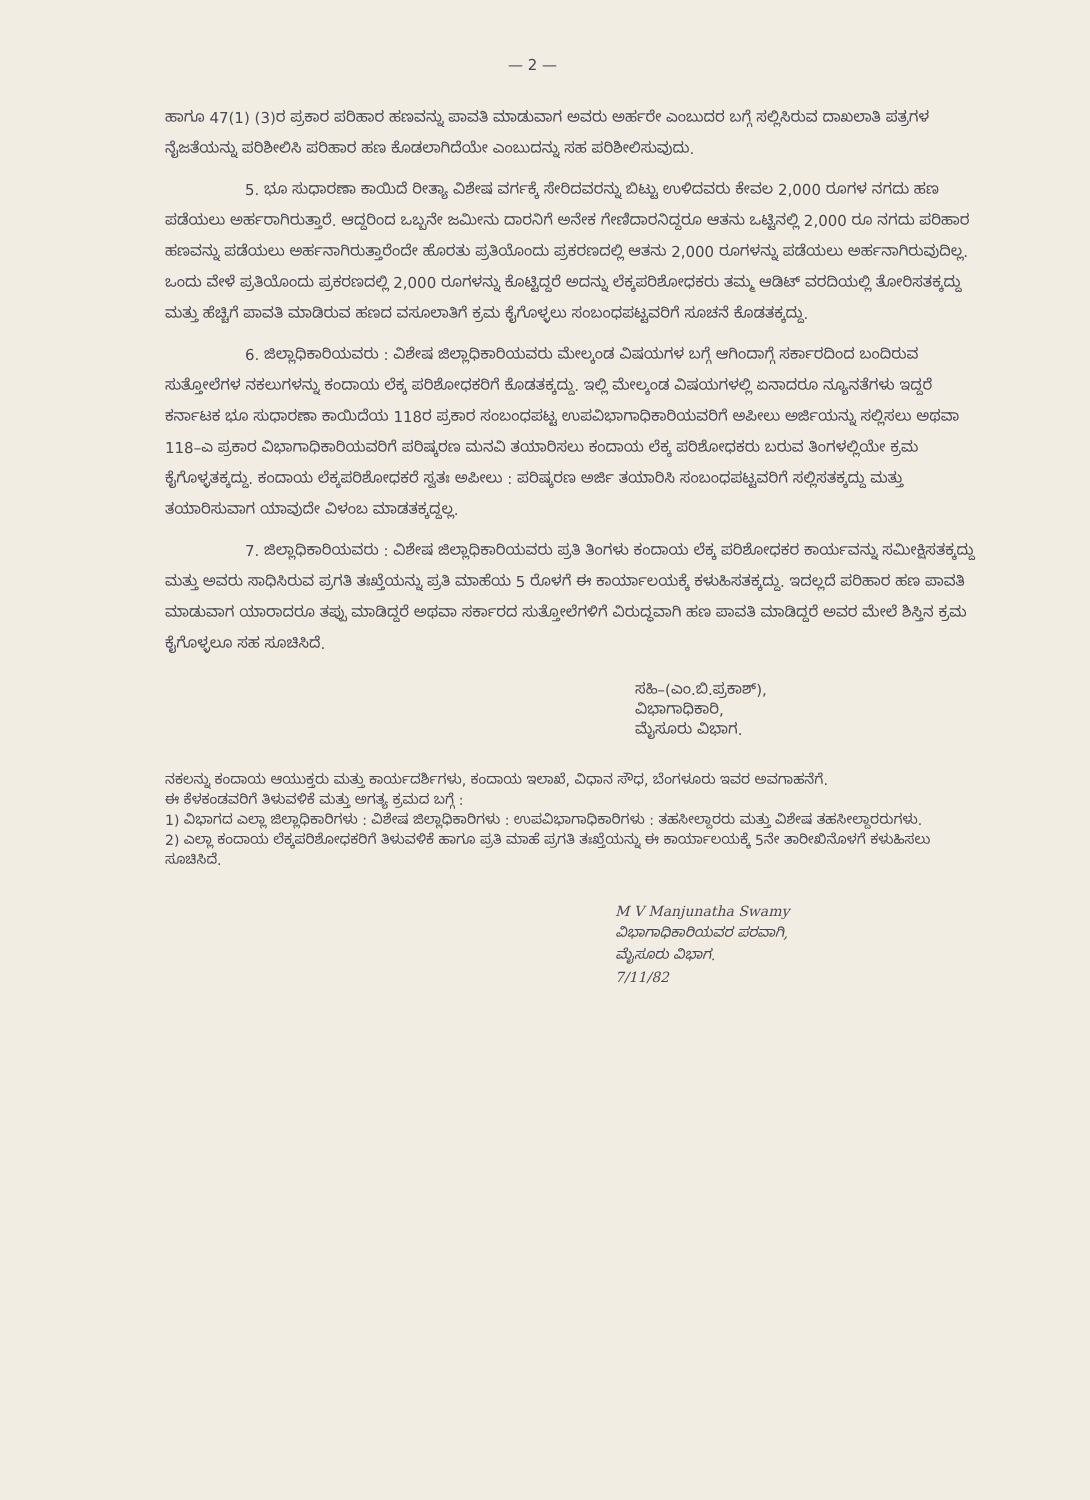— 2 —
ಹಾಗೂ 47(1) (3)ರ ಪ್ರಕಾರ ಪರಿಹಾರ ಹಣವನ್ನು ಪಾವತಿ ಮಾಡುವಾಗ ಅವರು ಅರ್ಹರೇ ಎಂಬುದರ ಬಗ್ಗೆ ಸಲ್ಲಿಸಿರುವ ದಾಖಲಾತಿ ಪತ್ರಗಳ ನೈಜತೆಯನ್ನು ಪರಿಶೀಲಿಸಿ ಪರಿಹಾರ ಹಣ ಕೊಡಲಾಗಿದೆಯೇ ಎಂಬುದನ್ನು ಸಹ ಪರಿಶೀಲಿಸುವುದು.
5. ಭೂ ಸುಧಾರಣಾ ಕಾಯಿದೆ ರೀತ್ಯಾ ವಿಶೇಷ ವರ್ಗಕ್ಕೆ ಸೇರಿದವರನ್ನು ಬಿಟ್ಟು ಉಳಿದವರು ಕೇವಲ 2,000 ರೂಗಳ ನಗದು ಹಣ ಪಡೆಯಲು ಅರ್ಹರಾಗಿರುತ್ತಾರೆ. ಆದ್ದರಿಂದ ಒಬ್ಬನೇ ಜಮೀನು ದಾರನಿಗೆ ಅನೇಕ ಗೇಣಿದಾರನಿದ್ದರೂ ಆತನು ಒಟ್ಟಿನಲ್ಲಿ 2,000 ರೂ ನಗದು ಪರಿಹಾರ ಹಣವನ್ನು ಪಡೆಯಲು ಅರ್ಹನಾಗಿರುತ್ತಾರೆಂದೇ ಹೊರತು ಪ್ರತಿಯೊಂದು ಪ್ರಕರಣದಲ್ಲಿ ಆತನು 2,000 ರೂಗಳನ್ನು ಪಡೆಯಲು ಅರ್ಹನಾಗಿರುವುದಿಲ್ಲ. ಒಂದು ವೇಳೆ ಪ್ರತಿಯೊಂದು ಪ್ರಕರಣದಲ್ಲಿ 2,000 ರೂಗಳನ್ನು ಕೊಟ್ಟಿದ್ದರೆ ಅದನ್ನು ಲೆಕ್ಕಪರಿಶೋಧಕರು ತಮ್ಮ ಆಡಿಟ್ ವರದಿಯಲ್ಲಿ ತೋರಿಸತಕ್ಕದ್ದು ಮತ್ತು ಹೆಚ್ಚಿಗೆ ಪಾವತಿ ಮಾಡಿರುವ ಹಣದ ವಸೂಲಾತಿಗೆ ಕ್ರಮ ಕೈಗೊಳ್ಳಲು ಸಂಬಂಧಪಟ್ಟವರಿಗೆ ಸೂಚನೆ ಕೊಡತಕ್ಕದ್ದು.
6. ಜಿಲ್ಲಾಧಿಕಾರಿಯವರು : ವಿಶೇಷ ಜಿಲ್ಲಾಧಿಕಾರಿಯವರು ಮೇಲ್ಕಂಡ ವಿಷಯಗಳ ಬಗ್ಗೆ ಆಗಿಂದಾಗ್ಗೆ ಸರ್ಕಾರದಿಂದ ಬಂದಿರುವ ಸುತ್ತೋಲೆಗಳ ನಕಲುಗಳನ್ನು ಕಂದಾಯ ಲೆಕ್ಕ ಪರಿಶೋಧಕರಿಗೆ ಕೊಡತಕ್ಕದ್ದು. ಇಲ್ಲಿ ಮೇಲ್ಕಂಡ ವಿಷಯಗಳಲ್ಲಿ ಏನಾದರೂ ನ್ಯೂನತೆಗಳು ಇದ್ದರೆ ಕರ್ನಾಟಕ ಭೂ ಸುಧಾರಣಾ ಕಾಯಿದೆಯ 118ರ ಪ್ರಕಾರ ಸಂಬಂಧಪಟ್ಟ ಉಪವಿಭಾಗಾಧಿಕಾರಿಯವರಿಗೆ ಅಪೀಲು ಅರ್ಜಿಯನ್ನು ಸಲ್ಲಿಸಲು ಅಥವಾ 118–ಎ ಪ್ರಕಾರ ವಿಭಾಗಾಧಿಕಾರಿಯವರಿಗೆ ಪರಿಷ್ಕರಣ ಮನವಿ ತಯಾರಿಸಲು ಕಂದಾಯ ಲೆಕ್ಕ ಪರಿಶೋಧಕರು ಬರುವ ತಿಂಗಳಲ್ಲಿಯೇ ಕ್ರಮ ಕೈಗೊಳ್ಳತಕ್ಕದ್ದು. ಕಂದಾಯ ಲೆಕ್ಕಪರಿಶೋಧಕರೆ ಸ್ವತಃ ಅಪೀಲು : ಪರಿಷ್ಕರಣ ಅರ್ಜಿ ತಯಾರಿಸಿ ಸಂಬಂಧಪಟ್ಟವರಿಗೆ ಸಲ್ಲಿಸತಕ್ಕದ್ದು ಮತ್ತು ತಯಾರಿಸುವಾಗ ಯಾವುದೇ ವಿಳಂಬ ಮಾಡತಕ್ಕದ್ದಲ್ಲ.
7. ಜಿಲ್ಲಾಧಿಕಾರಿಯವರು : ವಿಶೇಷ ಜಿಲ್ಲಾಧಿಕಾರಿಯವರು ಪ್ರತಿ ತಿಂಗಳು ಕಂದಾಯ ಲೆಕ್ಕ ಪರಿಶೋಧಕರ ಕಾರ್ಯವನ್ನು ಸಮೀಕ್ಷಿಸತಕ್ಕದ್ದು ಮತ್ತು ಅವರು ಸಾಧಿಸಿರುವ ಪ್ರಗತಿ ತಃಖ್ತೆಯನ್ನು ಪ್ರತಿ ಮಾಹೆಯ 5 ರೊಳಗೆ ಈ ಕಾರ್ಯಾಲಯಕ್ಕೆ ಕಳುಹಿಸತಕ್ಕದ್ದು. ಇದಲ್ಲದೆ ಪರಿಹಾರ ಹಣ ಪಾವತಿ ಮಾಡುವಾಗ ಯಾರಾದರೂ ತಪ್ಪು ಮಾಡಿದ್ದರೆ ಅಥವಾ ಸರ್ಕಾರದ ಸುತ್ತೋಲೆಗಳಿಗೆ ವಿರುದ್ಧವಾಗಿ ಹಣ ಪಾವತಿ ಮಾಡಿದ್ದರೆ ಅವರ ಮೇಲೆ ಶಿಸ್ತಿನ ಕ್ರಮ ಕೈಗೊಳ್ಳಲೂ ಸಹ ಸೂಚಿಸಿದೆ.
ಸಹಿ–(ಎಂ.ಬಿ.ಪ್ರಕಾಶ್),
ವಿಭಾಗಾಧಿಕಾರಿ,
ಮೈಸೂರು ವಿಭಾಗ.
ನಕಲನ್ನು ಕಂದಾಯ ಆಯುಕ್ತರು ಮತ್ತು ಕಾರ್ಯದರ್ಶಿಗಳು, ಕಂದಾಯ ಇಲಾಖೆ, ವಿಧಾನ ಸೌಧ, ಬೆಂಗಳೂರು ಇವರ ಅವಗಾಹನೆಗೆ.
ಈ ಕೆಳಕಂಡವರಿಗೆ ತಿಳುವಳಿಕೆ ಮತ್ತು ಅಗತ್ಯ ಕ್ರಮದ ಬಗ್ಗೆ :
1) ವಿಭಾಗದ ಎಲ್ಲಾ ಜಿಲ್ಲಾಧಿಕಾರಿಗಳು : ವಿಶೇಷ ಜಿಲ್ಲಾಧಿಕಾರಿಗಳು : ಉಪವಿಭಾಗಾಧಿಕಾರಿಗಳು : ತಹಸೀಲ್ದಾರರು ಮತ್ತು ವಿಶೇಷ ತಹಸೀಲ್ದಾರರುಗಳು.
2) ಎಲ್ಲಾ ಕಂದಾಯ ಲೆಕ್ಕಪರಿಶೋಧಕರಿಗೆ ತಿಳುವಳಿಕೆ ಹಾಗೂ ಪ್ರತಿ ಮಾಹೆ ಪ್ರಗತಿ ತಃಖ್ತೆಯನ್ನು ಈ ಕಾರ್ಯಾಲಯಕ್ಕೆ 5ನೇ ತಾರೀಖಿನೊಳಗೆ ಕಳುಹಿಸಲು ಸೂಚಿಸಿದೆ.
M V Manjunatha Swamy
ವಿಭಾಗಾಧಿಕಾರಿಯವರ ಪರವಾಗಿ,
ಮೈಸೂರು ವಿಭಾಗ.
7/11/82